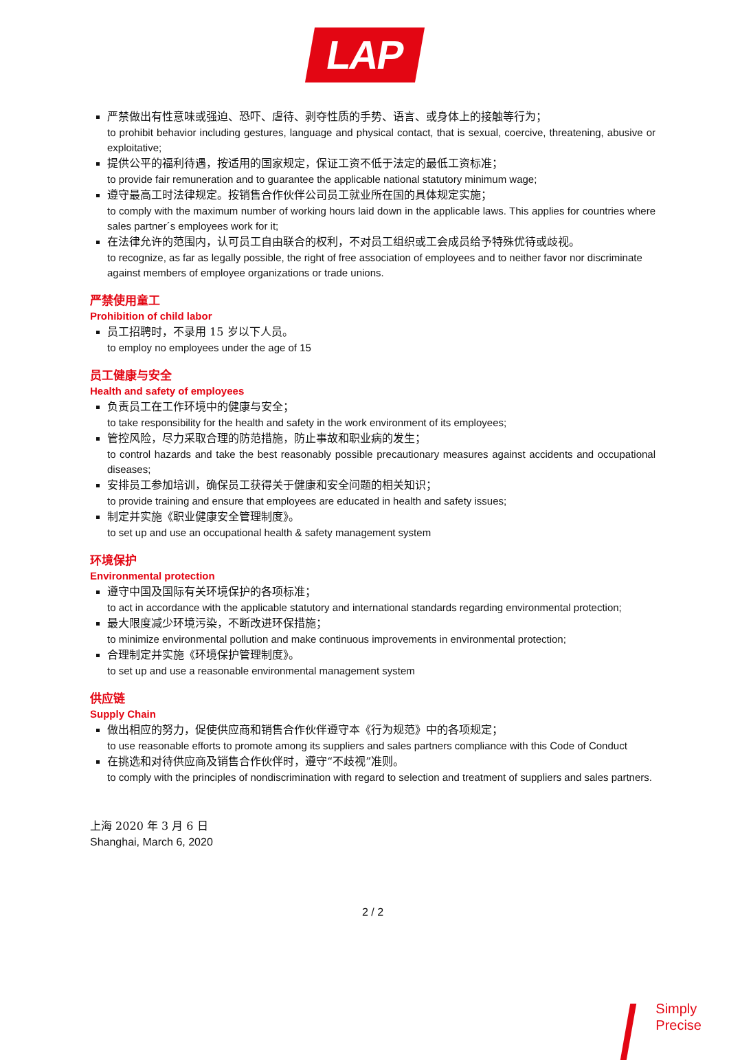LAP
严禁做出有性意味或强迫、恐吓、虐待、剥夺性质的手势、语言、或身体上的接触等行为；
to prohibit behavior including gestures, language and physical contact, that is sexual, coercive, threatening, abusive or exploitative;
提供公平的福利待遇，按适用的国家规定，保证工资不低于法定的最低工资标准；
to provide fair remuneration and to guarantee the applicable national statutory minimum wage;
遵守最高工时法律规定。按销售合作伙伴公司员工就业所在国的具体规定实施；
to comply with the maximum number of working hours laid down in the applicable laws. This applies for countries where sales partner´s employees work for it;
在法律允许的范围内，认可员工自由联合的权利，不对员工组织或工会成员给予特殊优待或歧视。
to recognize, as far as legally possible, the right of free association of employees and to neither favor nor discriminate against members of employee organizations or trade unions.
严禁使用童工
Prohibition of child labor
员工招聘时，不录用 15 岁以下人员。
to employ no employees under the age of 15
员工健康与安全
Health and safety of employees
负责员工在工作环境中的健康与安全；
to take responsibility for the health and safety in the work environment of its employees;
管控风险，尽力采取合理的防范措施，防止事故和职业病的发生；
to control hazards and take the best reasonably possible precautionary measures against accidents and occupational diseases;
安排员工参加培训，确保员工获得关于健康和安全问题的相关知识；
to provide training and ensure that employees are educated in health and safety issues;
制定并实施《职业健康安全管理制度》。
to set up and use an occupational health & safety management system
环境保护
Environmental protection
遵守中国及国际有关环境保护的各项标准；
to act in accordance with the applicable statutory and international standards regarding environmental protection;
最大限度减少环境污染，不断改进环保措施；
to minimize environmental pollution and make continuous improvements in environmental protection;
合理制定并实施《环境保护管理制度》。
to set up and use a reasonable environmental management system
供应链
Supply Chain
做出相应的努力，促使供应商和销售合作伙伴遵守本《行为规范》中的各项规定；
to use reasonable efforts to promote among its suppliers and sales partners compliance with this Code of Conduct
在挑选和对待供应商及销售合作伙伴时，遵守“不歧视”准则。
to comply with the principles of nondiscrimination with regard to selection and treatment of suppliers and sales partners.
上海 2020 年 3 月 6 日
Shanghai, March 6, 2020
2 / 2
Simply
Precise